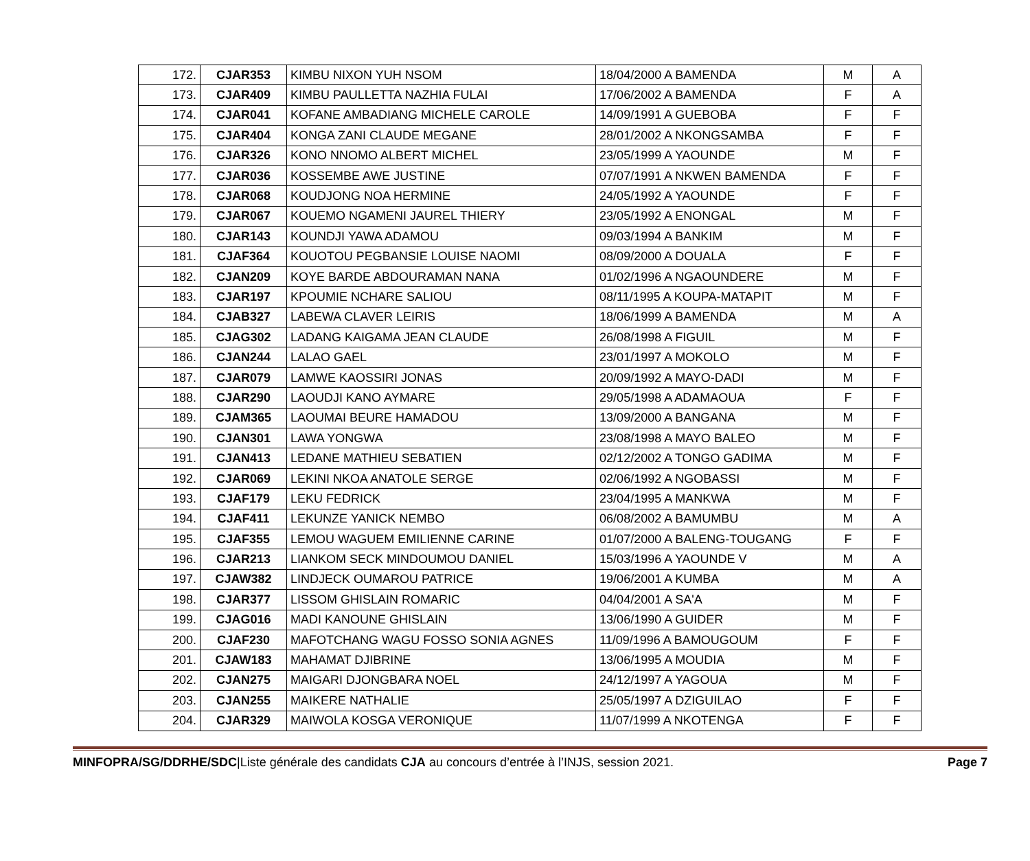| 172. | CJAR353 | KIMBU NIXON YUH NSOM | 18/04/2000 A BAMENDA | M | A |
| 173. | CJAR409 | KIMBU PAULLETTA NAZHIA FULAI | 17/06/2002 A BAMENDA | F | A |
| 174. | CJAR041 | KOFANE AMBADIANG MICHELE CAROLE | 14/09/1991 A GUEBOBA | F | F |
| 175. | CJAR404 | KONGA ZANI CLAUDE MEGANE | 28/01/2002 A NKONGSAMBA | F | F |
| 176. | CJAR326 | KONO NNOMO ALBERT MICHEL | 23/05/1999 A YAOUNDE | M | F |
| 177. | CJAR036 | KOSSEMBE AWE JUSTINE | 07/07/1991 A NKWEN BAMENDA | F | F |
| 178. | CJAR068 | KOUDJONG NOA HERMINE | 24/05/1992 A YAOUNDE | F | F |
| 179. | CJAR067 | KOUEMO NGAMENI JAUREL THIERY | 23/05/1992 A ENONGAL | M | F |
| 180. | CJAR143 | KOUNDJI YAWA ADAMOU | 09/03/1994 A BANKIM | M | F |
| 181. | CJAF364 | KOUOTOU PEGBANSIE LOUISE NAOMI | 08/09/2000 A DOUALA | F | F |
| 182. | CJAN209 | KOYE BARDE ABDOURAMAN NANA | 01/02/1996 A NGAOUNDERE | M | F |
| 183. | CJAR197 | KPOUMIE NCHARE SALIOU | 08/11/1995 A KOUPA-MATAPIT | M | F |
| 184. | CJAB327 | LABEWA CLAVER LEIRIS | 18/06/1999 A BAMENDA | M | A |
| 185. | CJAG302 | LADANG KAIGAMA JEAN CLAUDE | 26/08/1998 A FIGUIL | M | F |
| 186. | CJAN244 | LALAO GAEL | 23/01/1997 A MOKOLO | M | F |
| 187. | CJAR079 | LAMWE KAOSSIRI JONAS | 20/09/1992 A MAYO-DADI | M | F |
| 188. | CJAR290 | LAOUDJI KANO AYMARE | 29/05/1998 A ADAMAOUA | F | F |
| 189. | CJAM365 | LAOUMAI BEURE HAMADOU | 13/09/2000 A BANGANA | M | F |
| 190. | CJAN301 | LAWA YONGWA | 23/08/1998 A MAYO BALEO | M | F |
| 191. | CJAN413 | LEDANE MATHIEU SEBATIEN | 02/12/2002 A TONGO GADIMA | M | F |
| 192. | CJAR069 | LEKINI NKOA ANATOLE SERGE | 02/06/1992 A NGOBASSI | M | F |
| 193. | CJAF179 | LEKU FEDRICK | 23/04/1995 A MANKWA | M | F |
| 194. | CJAF411 | LEKUNZE YANICK NEMBO | 06/08/2002 A BAMUMBU | M | A |
| 195. | CJAF355 | LEMOU WAGUEM EMILIENNE CARINE | 01/07/2000 A BALENG-TOUGANG | F | F |
| 196. | CJAR213 | LIANKOM SECK MINDOUMOU DANIEL | 15/03/1996 A YAOUNDE V | M | A |
| 197. | CJAW382 | LINDJECK OUMAROU PATRICE | 19/06/2001 A KUMBA | M | A |
| 198. | CJAR377 | LISSOM GHISLAIN ROMARIC | 04/04/2001 A SA'A | M | F |
| 199. | CJAG016 | MADI KANOUNE GHISLAIN | 13/06/1990 A GUIDER | M | F |
| 200. | CJAF230 | MAFOTCHANG WAGU FOSSO SONIA AGNES | 11/09/1996 A BAMOUGOUM | F | F |
| 201. | CJAW183 | MAHAMAT DJIBRINE | 13/06/1995 A MOUDIA | M | F |
| 202. | CJAN275 | MAIGARI DJONGBARA NOEL | 24/12/1997 A YAGOUA | M | F |
| 203. | CJAN255 | MAIKERE NATHALIE | 25/05/1997 A DZIGUILAO | F | F |
| 204. | CJAR329 | MAIWOLA KOSGA VERONIQUE | 11/07/1999 A NKOTENGA | F | F |
MINFOPRA/SG/DDRHE/SDC|Liste générale des candidats CJA au concours d’entrée à l’INJS, session 2021.
Page 7